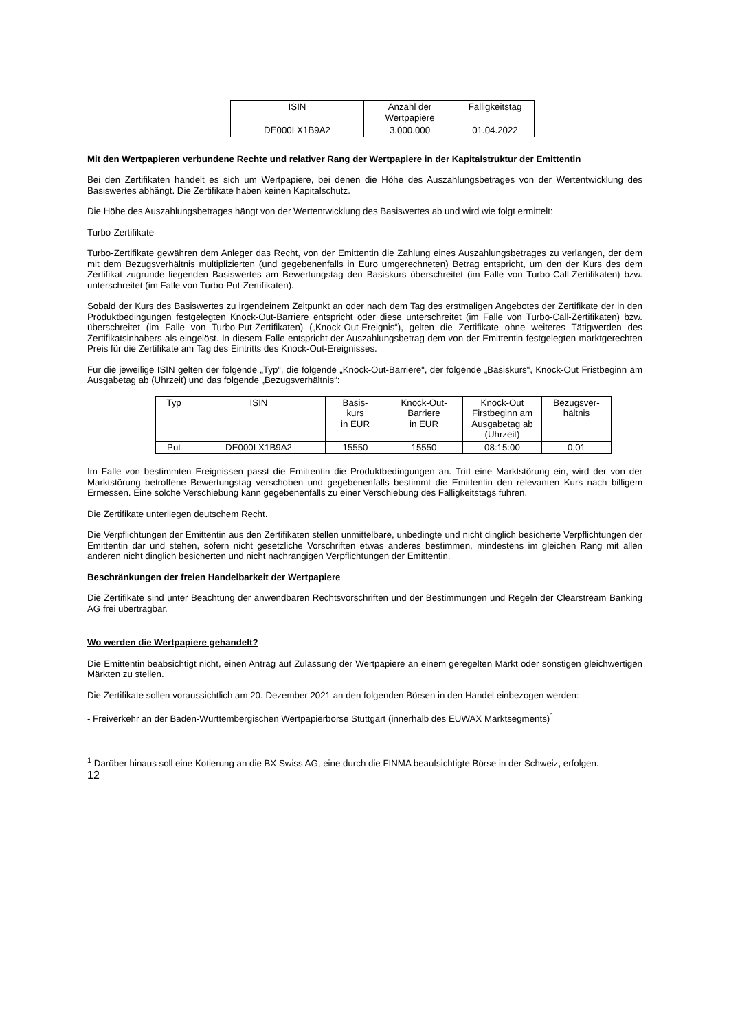| ISIN | Anzahl der Wertpapiere | Fälligkeitstag |
| --- | --- | --- |
| DE000LX1B9A2 | 3.000.000 | 01.04.2022 |
Mit den Wertpapieren verbundene Rechte und relativer Rang der Wertpapiere in der Kapitalstruktur der Emittentin
Bei den Zertifikaten handelt es sich um Wertpapiere, bei denen die Höhe des Auszahlungsbetrages von der Wertentwicklung des Basiswertes abhängt. Die Zertifikate haben keinen Kapitalschutz.
Die Höhe des Auszahlungsbetrages hängt von der Wertentwicklung des Basiswertes ab und wird wie folgt ermittelt:
Turbo-Zertifikate
Turbo-Zertifikate gewähren dem Anleger das Recht, von der Emittentin die Zahlung eines Auszahlungsbetrages zu verlangen, der dem mit dem Bezugsverhältnis multiplizierten (und gegebenenfalls in Euro umgerechneten) Betrag entspricht, um den der Kurs des dem Zertifikat zugrunde liegenden Basiswertes am Bewertungstag den Basiskurs überschreitet (im Falle von Turbo-Call-Zertifikaten) bzw. unterschreitet (im Falle von Turbo-Put-Zertifikaten).
Sobald der Kurs des Basiswertes zu irgendeinem Zeitpunkt an oder nach dem Tag des erstmaligen Angebotes der Zertifikate der in den Produktbedingungen festgelegten Knock-Out-Barriere entspricht oder diese unterschreitet (im Falle von Turbo-Call-Zertifikaten) bzw. überschreitet (im Falle von Turbo-Put-Zertifikaten) („Knock-Out-Ereignis“), gelten die Zertifikate ohne weiteres Tätigwerden des Zertifikatsinhabers als eingelöst. In diesem Falle entspricht der Auszahlungsbetrag dem von der Emittentin festgelegten marktgerechten Preis für die Zertifikate am Tag des Eintritts des Knock-Out-Ereignisses.
Für die jeweilige ISIN gelten der folgende „Typ“, die folgende „Knock-Out-Barriere“, der folgende „Basiskurs“, Knock-Out Fristbeginn am Ausgabetag ab (Uhrzeit) und das folgende „Bezugsverhältnis“:
| Typ | ISIN | Basis- kurs in EUR | Knock-Out- Barriere in EUR | Knock-Out Firstbeginn am Ausgabetag ab (Uhrzeit) | Bezugsver- hältnis |
| --- | --- | --- | --- | --- | --- |
| Put | DE000LX1B9A2 | 15550 | 15550 | 08:15:00 | 0,01 |
Im Falle von bestimmten Ereignissen passt die Emittentin die Produktbedingungen an. Tritt eine Marktstörung ein, wird der von der Marktstörung betroffene Bewertungstag verschoben und gegebenenfalls bestimmt die Emittentin den relevanten Kurs nach billigem Ermessen. Eine solche Verschiebung kann gegebenenfalls zu einer Verschiebung des Fälligkeitstags führen.
Die Zertifikate unterliegen deutschem Recht.
Die Verpflichtungen der Emittentin aus den Zertifikaten stellen unmittelbare, unbedingte und nicht dinglich besicherte Verpflichtungen der Emittentin dar und stehen, sofern nicht gesetzliche Vorschriften etwas anderes bestimmen, mindestens im gleichen Rang mit allen anderen nicht dinglich besicherten und nicht nachrangigen Verpflichtungen der Emittentin.
Beschränkungen der freien Handelbarkeit der Wertpapiere
Die Zertifikate sind unter Beachtung der anwendbaren Rechtsvorschriften und der Bestimmungen und Regeln der Clearstream Banking AG frei übertragbar.
Wo werden die Wertpapiere gehandelt?
Die Emittentin beabsichtigt nicht, einen Antrag auf Zulassung der Wertpapiere an einem geregelten Markt oder sonstigen gleichwertigen Märkten zu stellen.
Die Zertifikate sollen voraussichtlich am 20. Dezember 2021 an den folgenden Börsen in den Handel einbezogen werden:
- Freiverkehr an der Baden-Württembergischen Wertpapierbörse Stuttgart (innerhalb des EUWAX Marktsegments)<sup>1</sup>
<sup>1</sup> Darüber hinaus soll eine Kotierung an die BX Swiss AG, eine durch die FINMA beaufsichtigte Börse in der Schweiz, erfolgen.
12